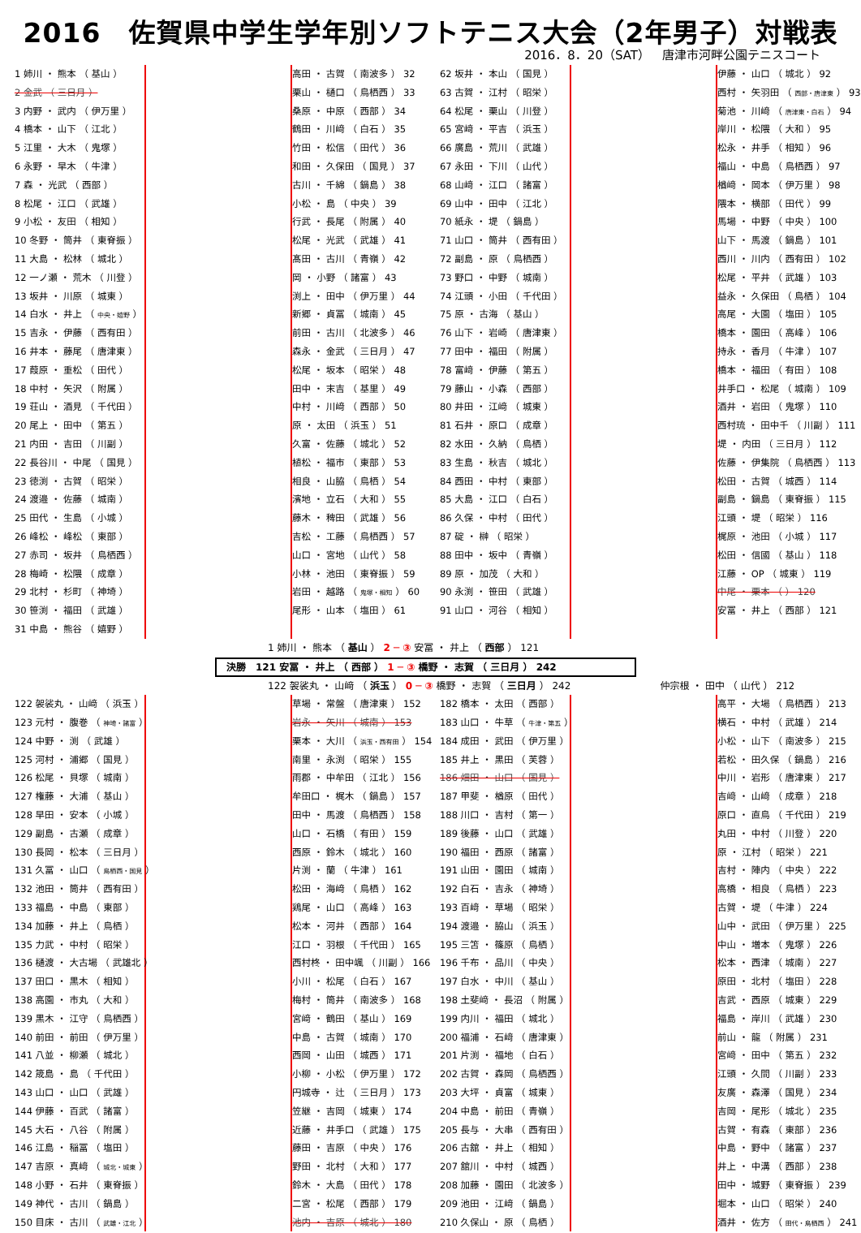2016　佐賀県中学生学年別ソフトテニス大会（2年男子）対戦表
2016．8．20（SAT）　唐津市河畔公園テニスコート
1 姉川 ・ 熊本 （ 基山 ）
2 金武 （ 三日月 ）
3 内野 ・ 武内 （ 伊万里 ）
4 橋本 ・ 山下 （ 江北 ）
5 江里 ・ 大木 （ 鬼塚 ）
6 永野 ・ 早木 （ 牛津 ）
7 森 ・ 光武 （ 西部 ）
8 松尾 ・ 江口 （ 武雄 ）
9 小松 ・ 友田 （ 相知 ）
10 冬野 ・ 筒井 （ 東脊振 ）
11 大島 ・ 松林 （ 城北 ）
12 一ノ瀬 ・ 荒木 （ 川登 ）
13 坂井 ・ 川原 （ 城東 ）
14 白水 ・ 井上 （ 中央・嬉野 ）
15 吉永 ・ 伊藤 （ 西有田 ）
16 井本 ・ 藤尾 （ 唐津東 ）
17 葭原 ・ 重松 （ 田代 ）
18 中村 ・ 矢沢 （ 附属 ）
19 荘山 ・ 酒見 （ 千代田 ）
20 尾上 ・ 田中 （ 第五 ）
21 内田 ・ 吉田 （ 川副 ）
22 長谷川 ・ 中尾 （ 国見 ）
23 徳渕 ・ 古賀 （ 昭栄 ）
24 渡邉 ・ 佐藤 （ 城南 ）
25 田代 ・ 生島 （ 小城 ）
26 峰松 ・ 峰松 （ 東部 ）
27 赤司 ・ 坂井 （ 鳥栖西 ）
28 梅崎 ・ 松隈 （ 成章 ）
29 北村 ・ 杉町 （ 神埼 ）
30 笹渕 ・ 福田 （ 武雄 ）
31 中島 ・ 熊谷 （ 嬉野 ）
高田 ・ 古賀 （ 南波多 ） 32
栗山 ・ 樋口 （ 鳥栖西 ） 33
桑原 ・ 中原 （ 西部 ） 34
鶴田 ・ 川﨑 （ 白石 ） 35
竹田 ・ 松信 （ 田代 ） 36
和田 ・ 久保田 （ 国見 ） 37
古川 ・ 千綿 （ 鍋島 ） 38
小松 ・ 島 （ 中央 ） 39
行武 ・ 長尾 （ 附属 ） 40
松尾 ・ 光武 （ 武雄 ） 41
髙田 ・ 古川 （ 青嶺 ） 42
岡 ・ 小野 （ 諸富 ） 43
渕上 ・ 田中 （ 伊万里 ） 44
新郷 ・ 貞冨 （ 城南 ） 45
前田 ・ 古川 （ 北波多 ） 46
森永 ・ 金武 （ 三日月 ） 47
松尾 ・ 坂本 （ 昭栄 ） 48
田中 ・ 末吉 （ 基里 ） 49
中村 ・ 川﨑 （ 西部 ） 50
原 ・ 太田 （ 浜玉 ） 51
久富 ・ 佐藤 （ 城北 ） 52
植松 ・ 福市 （ 東部 ） 53
相良 ・ 山脇 （ 鳥栖 ） 54
濱地 ・ 立石 （ 大和 ） 55
藤木 ・ 稗田 （ 武雄 ） 56
吉松 ・ 工藤 （ 鳥栖西 ） 57
山口 ・ 宮地 （ 山代 ） 58
小林 ・ 池田 （ 東脊振 ） 59
岩田 ・ 越路 （ 鬼塚・相知 ） 60
尾形 ・ 山本 （ 塩田 ） 61
62 坂井 ・ 本山 （ 国見 ）
63 古賀 ・ 江村 （ 昭栄 ）
64 松尾 ・ 栗山 （ 川登 ）
65 宮﨑 ・ 平吉 （ 浜玉 ）
66 廣島 ・ 荒川 （ 武雄 ）
67 永田 ・ 下川 （ 山代 ）
68 山﨑 ・ 江口 （ 諸富 ）
69 山中 ・ 田中 （ 江北 ）
70 紙永 ・ 堤 （ 鍋島 ）
71 山口 ・ 筒井 （ 西有田 ）
72 副島 ・ 原 （ 鳥栖西 ）
73 野口 ・ 中野 （ 城南 ）
74 江頭 ・ 小田 （ 千代田 ）
75 原 ・ 古海 （ 基山 ）
76 山下 ・ 岩崎 （ 唐津東 ）
77 田中 ・ 福田 （ 附属 ）
78 富﨑 ・ 伊藤 （ 第五 ）
79 藤山 ・ 小森 （ 西部 ）
80 井田 ・ 江﨑 （ 城東 ）
81 石井 ・ 原口 （ 成章 ）
82 水田 ・ 久納 （ 鳥栖 ）
83 生島 ・ 秋吉 （ 城北 ）
84 西田 ・ 中村 （ 東部 ）
85 大島 ・ 江口 （ 白石 ）
86 久保 ・ 中村 （ 田代 ）
87 碇 ・ 榊 （ 昭栄 ）
88 田中 ・ 坂中 （ 青嶺 ）
89 原 ・ 加茂 （ 大和 ）
90 永渕 ・ 笹田 （ 武雄 ）
91 山口 ・ 河谷 （ 相知 ）
伊藤 ・ 山口 （ 城北 ） 92
西村 ・ 矢羽田 （ 西部・唐津東 ） 93
菊池 ・ 川﨑 （ 唐津東・白石 ） 94
岸川 ・ 松隈 （ 大和 ） 95
松永 ・ 井手 （ 相知 ） 96
福山 ・ 中島 （ 鳥栖西 ） 97
楢﨑 ・ 岡本 （ 伊万里 ） 98
隈本 ・ 横部 （ 田代 ） 99
馬場 ・ 中野 （ 中央 ） 100
山下 ・ 馬渡 （ 鍋島 ） 101
西川 ・ 川内 （ 西有田 ） 102
松尾 ・ 平井 （ 武雄 ） 103
益永 ・ 久保田 （ 鳥栖 ） 104
高尾 ・ 大園 （ 塩田 ） 105
橋本 ・ 園田 （ 高峰 ） 106
持永 ・ 香月 （ 牛津 ） 107
橋本 ・ 福田 （ 有田 ） 108
井手口 ・ 松尾 （ 城南 ） 109
酒井 ・ 岩田 （ 鬼塚 ） 110
西村琉 ・ 田中千 （ 川副 ） 111
堤 ・ 内田 （ 三日月 ） 112
佐藤 ・ 伊集院 （ 鳥栖西 ） 113
松田 ・ 古賀 （ 城西 ） 114
副島 ・ 鍋島 （ 東脊振 ） 115
江頭 ・ 堤 （ 昭栄 ） 116
梶原 ・ 池田 （ 小城 ） 117
松田 ・ 信國 （ 基山 ） 118
江藤 ・ OP （ 城東 ） 119
中尾 ・ 栗本 （ ） 120
安冨 ・ 井上 （ 西部 ） 121
1 姉川 ・ 熊本 （ 基山 ） 2 ─ ③ 安冨 ・ 井上 （ 西部 ） 121
　決勝　121 安冨 ・ 井上 （ 西部 ） 1 ─ ③ 橋野 ・ 志賀 （ 三日月 ） 242
122 袈裟丸 ・ 山﨑 （ 浜玉 ） 0 ─ ③ 橋野 ・ 志賀 （ 三日月 ） 242 仲宗根 ・ 田中 （ 山代 ） 212
122 袈裟丸 ・ 山﨑 （ 浜玉 ）
123 元村 ・ 腹巻 （ 神埼・諸富 ）
124 中野 ・ 渕 （ 武雄 ）
125 河村 ・ 浦郷 （ 国見 ）
126 松尾 ・ 貝塚 （ 城南 ）
127 権藤 ・ 大浦 （ 基山 ）
128 早田 ・ 安本 （ 小城 ）
129 副島 ・ 古瀬 （ 成章 ）
130 長岡 ・ 松本 （ 三日月 ）
131 久冨 ・ 山口 （ 鳥栖西・国見 ）
132 池田 ・ 筒井 （ 西有田 ）
133 福島 ・ 中島 （ 東部 ）
134 加藤 ・ 井上 （ 鳥栖 ）
135 力武 ・ 中村 （ 昭栄 ）
136 樋渡 ・ 大古場 （ 武雄北 ）
137 田口 ・ 黒木 （ 相知 ）
138 高園 ・ 市丸 （ 大和 ）
139 黒木 ・ 江守 （ 鳥栖西 ）
140 前田 ・ 前田 （ 伊万里 ）
141 八並 ・ 柳瀬 （ 城北 ）
142 筬島 ・ 島 （ 千代田 ）
143 山口 ・ 山口 （ 武雄 ）
144 伊藤 ・ 百武 （ 諸富 ）
145 大石 ・ 八谷 （ 附属 ）
146 江島 ・ 稲冨 （ 塩田 ）
147 吉原 ・ 真﨑 （ 城北・城東 ）
148 小野 ・ 石井 （ 東脊振 ）
149 神代 ・ 古川 （ 鍋島 ）
150 目床 ・ 古川 （ 武雄・江北 ）
草場 ・ 常盤 （ 唐津東 ） 152
岩永 ・ 矢川 （ 城南 ） 153
栗本 ・ 大川 （ 浜玉・西有田 ） 154
南里 ・ 永渕 （ 昭栄 ） 155
雨郡 ・ 中牟田 （ 江北 ） 156
牟田口 ・ 梶木 （ 鍋島 ） 157
田中 ・ 馬渡 （ 鳥栖西 ） 158
山口 ・ 石橋 （ 有田 ） 159
西原 ・ 鈴木 （ 城北 ） 160
片渕 ・ 蘭 （ 牛津 ） 161
松田 ・ 海﨑 （ 鳥栖 ） 162
鶏尾 ・ 山口 （ 高峰 ） 163
松本 ・ 河井 （ 西部 ） 164
江口 ・ 羽根 （ 千代田 ） 165
西村柊 ・ 田中颯 （ 川副 ） 166
小川 ・ 松尾 （ 白石 ） 167
梅村 ・ 筒井 （ 南波多 ） 168
宮﨑 ・ 鶴田 （ 基山 ） 169
中島 ・ 古賀 （ 城南 ） 170
西岡 ・ 山田 （ 城西 ） 171
小柳 ・ 小松 （ 伊万里 ） 172
円城寺 ・ 辻 （ 三日月 ） 173
笠継 ・ 吉岡 （ 城東 ） 174
近藤 ・ 井手口 （ 武雄 ） 175
藤田 ・ 吉原 （ 中央 ） 176
野田 ・ 北村 （ 大和 ） 177
鈴木 ・ 大島 （ 田代 ） 178
二宮 ・ 松尾 （ 西部 ） 179
池内 ・ 吉原 （ 城北 ） 180
182 橋本 ・ 太田 （ 西部 ）
183 山口 ・ 牛草 （ 牛津・第五 ）
184 成田 ・ 武田 （ 伊万里 ）
185 井上 ・ 黒田 （ 芙蓉 ）
186 畑田 ・ 山口 （ 国見 ）
187 甲斐 ・ 楢原 （ 田代 ）
188 川口 ・ 吉村 （ 第一 ）
189 後藤 ・ 山口 （ 武雄 ）
190 福田 ・ 西原 （ 諸富 ）
191 山田 ・ 園田 （ 城南 ）
192 白石 ・ 吉永 （ 神埼 ）
193 百﨑 ・ 草場 （ 昭栄 ）
194 渡邉 ・ 脇山 （ 浜玉 ）
195 三笘 ・ 篠原 （ 鳥栖 ）
196 千布 ・ 品川 （ 中央 ）
197 白水 ・ 中川 （ 基山 ）
198 土斐﨑 ・ 長沼 （ 附属 ）
199 内川 ・ 福田 （ 城北 ）
200 福浦 ・ 石﨑 （ 唐津東 ）
201 片渕 ・ 福地 （ 白石 ）
202 古賀 ・ 森岡 （ 鳥栖西 ）
203 大坪 ・ 貞富 （ 城東 ）
204 中島 ・ 前田 （ 青嶺 ）
205 長与 ・ 大串 （ 西有田 ）
206 古舘 ・ 井上 （ 相知 ）
207 舘川 ・ 中村 （ 城西 ）
208 加藤 ・ 園田 （ 北波多 ）
209 池田 ・ 江﨑 （ 鍋島 ）
210 久保山 ・ 原 （ 鳥栖 ）
高平 ・ 大場 （ 鳥栖西 ） 213
横石 ・ 中村 （ 武雄 ） 214
小松 ・ 山下 （ 南波多 ） 215
若松 ・ 田久保 （ 鍋島 ） 216
中川 ・ 岩形 （ 唐津東 ） 217
吉﨑 ・ 山﨑 （ 成章 ） 218
原口 ・ 直鳥 （ 千代田 ） 219
丸田 ・ 中村 （ 川登 ） 220
原 ・ 江村 （ 昭栄 ） 221
吉村 ・ 陣内 （ 中央 ） 222
高橋 ・ 相良 （ 鳥栖 ） 223
古賀 ・ 堤 （ 牛津 ） 224
山中 ・ 武田 （ 伊万里 ） 225
中山 ・ 増本 （ 鬼塚 ） 226
松本 ・ 西津 （ 城南 ） 227
原田 ・ 北村 （ 塩田 ） 228
吉武 ・ 西原 （ 城東 ） 229
福島 ・ 岸川 （ 武雄 ） 230
前山 ・ 龍 （ 附属 ） 231
宮﨑 ・ 田中 （ 第五 ） 232
江頭 ・ 久間 （ 川副 ） 233
友廣 ・ 森澤 （ 国見 ） 234
吉岡 ・ 尾形 （ 城北 ） 235
古賀 ・ 有森 （ 東部 ） 236
中島 ・ 野中 （ 諸富 ） 237
井上 ・ 中溝 （ 西部 ） 238
田中 ・ 城野 （ 東脊振 ） 239
堀本 ・ 山口 （ 昭栄 ） 240
酒井 ・ 佐方 （ 田代・鳥栖西 ） 241